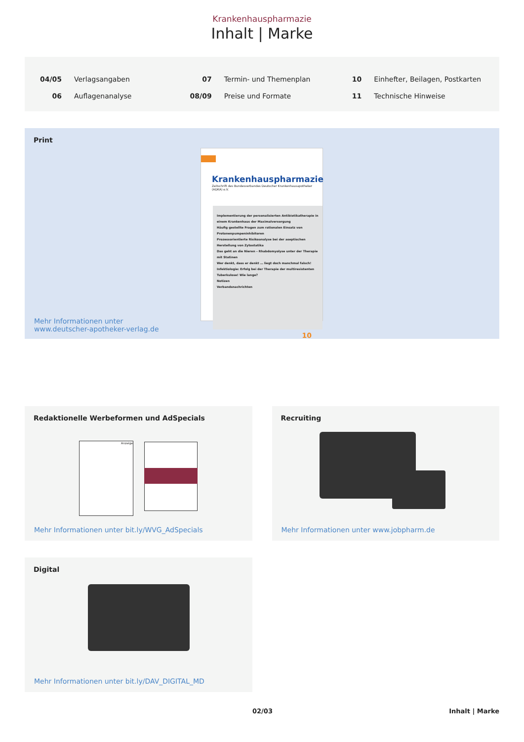Krankenhauspharmazie
Inhalt | Marke
04/05 Verlagsangaben
06 Auflagenanalyse
07 Termin- und Themenplan
08/09 Preise und Formate
10 Einhefter, Beilagen, Postkarten
11 Technische Hinweise
Print
Krankenhauspharmazie
Zeitschrift des Bundesverbandes Deutscher Krankenhausapotheker (ADKA) e.V.
Implementierung der personalisierten Antibiotikatherapie in einem Krankenhaus der Maximalversorgung
Häufig gestellte Fragen zum rationalen Einsatz von Protonenpumpeninhibitoren
Prozessorientierte Risikoanalyse bei der aseptischen Herstellung von Zytostatika
Das geht an die Nieren – Rhabdomyolyse unter der Therapie mit Statinen
Wer denkt, dass er denkt … liegt doch manchmal falsch!
Infektiologie: Erfolg bei der Therapie der multiresistenten Tuberkulose! Wie lange?
Notizen
Verbandsnachrichten
10
Mehr Informationen unter
www.deutscher-apotheker-verlag.de
Redaktionelle Werbeformen und AdSpecials
Anzeige
Mehr Informationen unter bit.ly/WVG_AdSpecials
Recruiting
Mehr Informationen unter www.jobpharm.de
Digital
Mehr Informationen unter bit.ly/DAV_DIGITAL_MD
02/03 Inhalt | Marke